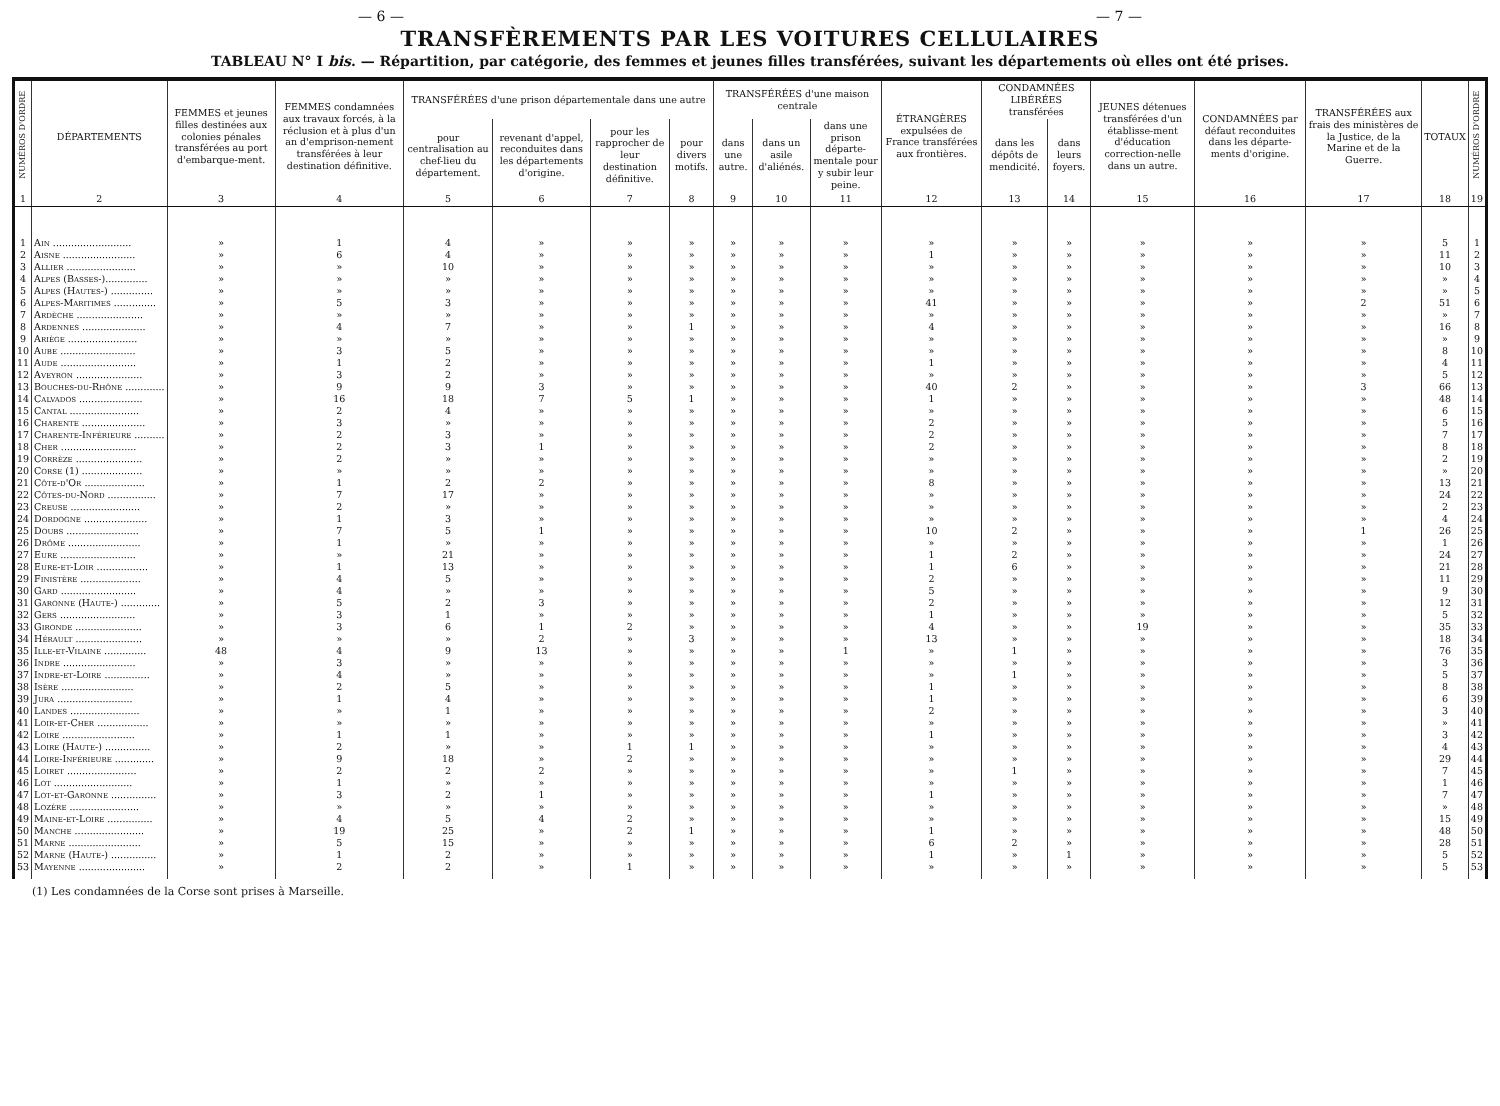— 6 — — 7 —
TRANSFÈREMENTS PAR LES VOITURES CELLULAIRES
TABLEAU N° I bis. — Répartition, par catégorie, des femmes et jeunes filles transférées, suivant les départements où elles ont été prises.
| NUMÉROS D'ORDRE | DÉPARTEMENTS | FEMMES et jeunes filles destinées aux colonies pénales transférées au port d'embarque-ment. | FEMMES condamnées aux travaux forcés, à la réclusion et à plus d'un an d'emprison-nement transférées à leur destination définitive. | TRANSFÉRÉES d'une prison départementale dans une autre | | | | TRANSFÉRÉES d'une maison centrale | | | ÉTRANGÈRES expulsées de France transférées aux frontières. | CONDAMNÉES LIBÉRÉES transférées | | JEUNES détenues transférées d'un établisse-ment d'éducation correction-nelle dans un autre. | CONDAMNÉES par défaut reconduites dans les départe-ments d'origine. | TRANSFÉRÉES aux frais des ministères de la Justice, de la Marine et de la Guerre. | TOTAUX | NUMÉROS D'ORDRE |
| --- | --- | --- | --- | --- | --- | --- | --- | --- | --- | --- | --- | --- | --- | --- | --- | --- | --- | --- |
| | | | | pour centralisation au chef-lieu du département. | revenant d'appel, reconduites dans les départements d'origine. | pour les rapprocher de leur destination définitive. | pour divers motifs. | dans une autre. | dans un asile d'aliénés. | dans une prison départe-mentale pour y subir leur peine. | | dans les dépôts de mendicité. | dans leurs foyers. | | | | | |
| 1 | 2 | 3 | 4 | 5 | 6 | 7 | 8 | 9 | 10 | 11 | 12 | 13 | 14 | 15 | 16 | 17 | 18 | 19 |
| 1 | Ain .......................... | » | 1 | 4 | » | » | » | » | » | » | » | » | » | » | » | » | 5 | 1 |
| 2 | Aisne ........................ | » | 6 | 4 | » | » | » | » | » | » | 1 | » | » | » | » | » | 11 | 2 |
| 3 | Allier ....................... | » | » | 10 | » | » | » | » | » | » | » | » | » | » | » | » | 10 | 3 |
| 4 | Alpes (Basses-).............. | » | » | » | » | » | » | » | » | » | » | » | » | » | » | » | » | 4 |
| 5 | Alpes (Hautes-) .............. | » | » | » | » | » | » | » | » | » | » | » | » | » | » | » | » | 5 |
| 6 | Alpes-Maritimes .............. | » | 5 | 3 | » | » | » | » | » | » | 41 | » | » | » | » | 2 | 51 | 6 |
| 7 | Ardèche ...................... | » | » | » | » | » | » | » | » | » | » | » | » | » | » | » | » | 7 |
| 8 | Ardennes ..................... | » | 4 | 7 | » | » | 1 | » | » | » | 4 | » | » | » | » | » | 16 | 8 |
| 9 | Ariège ....................... | » | » | » | » | » | » | » | » | » | » | » | » | » | » | » | » | 9 |
| 10 | Aube ......................... | » | 3 | 5 | » | » | » | » | » | » | » | » | » | » | » | » | 8 | 10 |
| 11 | Aude ......................... | » | 1 | 2 | » | » | » | » | » | » | 1 | » | » | » | » | » | 4 | 11 |
| 12 | Aveyron ...................... | » | 3 | 2 | » | » | » | » | » | » | » | » | » | » | » | » | 5 | 12 |
| 13 | Bouches-du-Rhône ............. | » | 9 | 9 | 3 | » | » | » | » | » | 40 | 2 | » | » | » | 3 | 66 | 13 |
| 14 | Calvados ..................... | » | 16 | 18 | 7 | 5 | 1 | » | » | » | 1 | » | » | » | » | » | 48 | 14 |
| 15 | Cantal ....................... | » | 2 | 4 | » | » | » | » | » | » | » | » | » | » | » | » | 6 | 15 |
| 16 | Charente ..................... | » | 3 | » | » | » | » | » | » | » | 2 | » | » | » | » | » | 5 | 16 |
| 17 | Charente-Inférieure .......... | » | 2 | 3 | » | » | » | » | » | » | 2 | » | » | » | » | » | 7 | 17 |
| 18 | Cher ......................... | » | 2 | 3 | 1 | » | » | » | » | » | 2 | » | » | » | » | » | 8 | 18 |
| 19 | Corrèze ...................... | » | 2 | » | » | » | » | » | » | » | » | » | » | » | » | » | 2 | 19 |
| 20 | Corse (1) .................... | » | » | » | » | » | » | » | » | » | » | » | » | » | » | » | » | 20 |
| 21 | Côte-d'Or .................... | » | 1 | 2 | 2 | » | » | » | » | » | 8 | » | » | » | » | » | 13 | 21 |
| 22 | Côtes-du-Nord ................ | » | 7 | 17 | » | » | » | » | » | » | » | » | » | » | » | » | 24 | 22 |
| 23 | Creuse ....................... | » | 2 | » | » | » | » | » | » | » | » | » | » | » | » | » | 2 | 23 |
| 24 | Dordogne ..................... | » | 1 | 3 | » | » | » | » | » | » | » | » | » | » | » | » | 4 | 24 |
| 25 | Doubs ........................ | » | 7 | 5 | 1 | » | » | » | » | » | 10 | 2 | » | » | » | 1 | 26 | 25 |
| 26 | Drôme ........................ | » | 1 | » | » | » | » | » | » | » | » | » | » | » | » | » | 1 | 26 |
| 27 | Eure ......................... | » | » | 21 | » | » | » | » | » | » | 1 | 2 | » | » | » | » | 24 | 27 |
| 28 | Eure-et-Loir ................. | » | 1 | 13 | » | » | » | » | » | » | 1 | 6 | » | » | » | » | 21 | 28 |
| 29 | Finistère .................... | » | 4 | 5 | » | » | » | » | » | » | 2 | » | » | » | » | » | 11 | 29 |
| 30 | Gard ......................... | » | 4 | » | » | » | » | » | » | » | 5 | » | » | » | » | » | 9 | 30 |
| 31 | Garonne (Haute-) ............. | » | 5 | 2 | 3 | » | » | » | » | » | 2 | » | » | » | » | » | 12 | 31 |
| 32 | Gers ......................... | » | 3 | 1 | » | » | » | » | » | » | 1 | » | » | » | » | » | 5 | 32 |
| 33 | Gironde ...................... | » | 3 | 6 | 1 | 2 | » | » | » | » | 4 | » | » | 19 | » | » | 35 | 33 |
| 34 | Hérault ...................... | » | » | » | 2 | » | 3 | » | » | » | 13 | » | » | » | » | » | 18 | 34 |
| 35 | Ille-et-Vilaine .............. | 48 | 4 | 9 | 13 | » | » | » | » | 1 | » | 1 | » | » | » | » | 76 | 35 |
| 36 | Indre ........................ | » | 3 | » | » | » | » | » | » | » | » | » | » | » | » | » | 3 | 36 |
| 37 | Indre-et-Loire ............... | » | 4 | » | » | » | » | » | » | » | » | 1 | » | » | » | » | 5 | 37 |
| 38 | Isère ........................ | » | 2 | 5 | » | » | » | » | » | » | 1 | » | » | » | » | » | 8 | 38 |
| 39 | Jura ......................... | » | 1 | 4 | » | » | » | » | » | » | 1 | » | » | » | » | » | 6 | 39 |
| 40 | Landes ....................... | » | » | 1 | » | » | » | » | » | » | 2 | » | » | » | » | » | 3 | 40 |
| 41 | Loir-et-Cher ................. | » | » | » | » | » | » | » | » | » | » | » | » | » | » | » | » | 41 |
| 42 | Loire ........................ | » | 1 | 1 | » | » | » | » | » | » | 1 | » | » | » | » | » | 3 | 42 |
| 43 | Loire (Haute-) ............... | » | 2 | » | » | 1 | 1 | » | » | » | » | » | » | » | » | » | 4 | 43 |
| 44 | Loire-Inférieure ............. | » | 9 | 18 | » | 2 | » | » | » | » | » | » | » | » | » | » | 29 | 44 |
| 45 | Loiret ....................... | » | 2 | 2 | 2 | » | » | » | » | » | » | 1 | » | » | » | » | 7 | 45 |
| 46 | Lot .......................... | » | 1 | » | » | » | » | » | » | » | » | » | » | » | » | » | 1 | 46 |
| 47 | Lot-et-Garonne ............... | » | 3 | 2 | 1 | » | » | » | » | » | 1 | » | » | » | » | » | 7 | 47 |
| 48 | Lozère ....................... | » | » | » | » | » | » | » | » | » | » | » | » | » | » | » | » | 48 |
| 49 | Maine-et-Loire ............... | » | 4 | 5 | 4 | 2 | » | » | » | » | » | » | » | » | » | » | 15 | 49 |
| 50 | Manche ....................... | » | 19 | 25 | » | 2 | 1 | » | » | » | 1 | » | » | » | » | » | 48 | 50 |
| 51 | Marne ........................ | » | 5 | 15 | » | » | » | » | » | » | 6 | 2 | » | » | » | » | 28 | 51 |
| 52 | Marne (Haute-) ............... | » | 1 | 2 | » | » | » | » | » | » | 1 | » | 1 | » | » | » | 5 | 52 |
| 53 | Mayenne ...................... | » | 2 | 2 | » | 1 | » | » | » | » | » | » | » | » | » | » | 5 | 53 |
(1) Les condamnées de la Corse sont prises à Marseille.